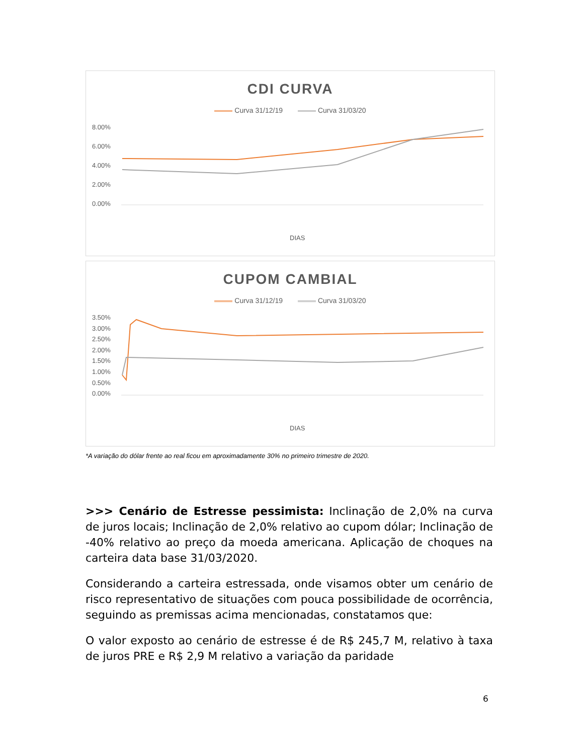CDI CURVA
Curva 31/12/19 Curva 31/03/20
8.00%
6.00%
4.00%
2.00%
0.00%
DIAS
CUPOM CAMBIAL
Curva 31/12/19 Curva 31/03/20
3.50%
3.00%
2.50%
2.00%
1.50%
1.00%
0.50%
0.00%
DIAS
*A variação do dólar frente ao real ficou em aproximadamente 30% no primeiro trimestre de 2020.
>>> Cenário de Estresse pessimista: Inclinação de 2,0% na curva de juros locais; Inclinação de 2,0% relativo ao cupom dólar; Inclinação de -40% relativo ao preço da moeda americana. Aplicação de choques na carteira data base 31/03/2020.
Considerando a carteira estressada, onde visamos obter um cenário de risco representativo de situações com pouca possibilidade de ocorrência, seguindo as premissas acima mencionadas, constatamos que:
O valor exposto ao cenário de estresse é de R$ 245,7 M, relativo à taxa de juros PRE e R$ 2,9 M relativo a variação da paridade
6